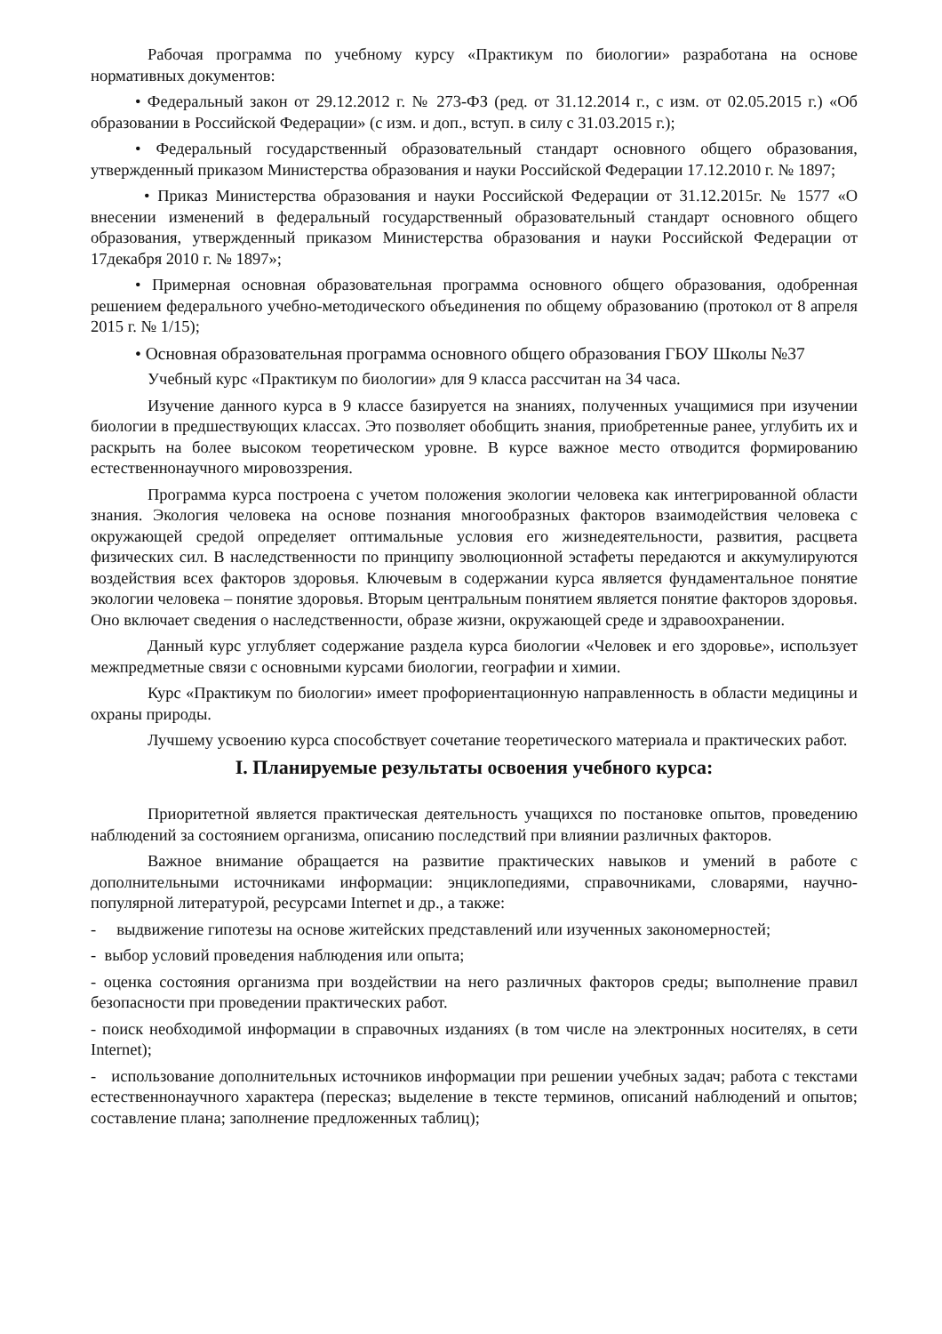Рабочая программа по учебному курсу «Практикум по биологии» разработана на основе нормативных документов:
• Федеральный закон от 29.12.2012 г. № 273-ФЗ (ред. от 31.12.2014 г., с изм. от 02.05.2015 г.) «Об образовании в Российской Федерации» (с изм. и доп., вступ. в силу с 31.03.2015 г.);
• Федеральный государственный образовательный стандарт основного общего образования, утвержденный приказом Министерства образования и науки Российской Федерации 17.12.2010 г. № 1897;
• Приказ Министерства образования и науки Российской Федерации от 31.12.2015г. № 1577 «О внесении изменений в федеральный государственный образовательный стандарт основного общего образования, утвержденный приказом Министерства образования и науки Российской Федерации от 17декабря 2010 г. № 1897»;
• Примерная основная образовательная программа основного общего образования, одобренная решением федерального учебно-методического объединения по общему образованию (протокол от 8 апреля 2015 г. № 1/15);
• Основная образовательная программа основного общего образования ГБОУ Школы №37
Учебный курс «Практикум по биологии» для 9 класса рассчитан на 34 часа.
Изучение данного курса в 9 классе базируется на знаниях, полученных учащимися при изучении биологии в предшествующих классах. Это позволяет обобщить знания, приобретенные ранее, углубить их и раскрыть на более высоком теоретическом уровне. В курсе важное место отводится формированию естественнонаучного мировоззрения.
Программа курса построена с учетом положения экологии человека как интегрированной области знания. Экология человека на основе познания многообразных факторов взаимодействия человека с окружающей средой определяет оптимальные условия его жизнедеятельности, развития, расцвета физических сил. В наследственности по принципу эволюционной эстафеты передаются и аккумулируются воздействия всех факторов здоровья. Ключевым в содержании курса является фундаментальное понятие экологии человека – понятие здоровья. Вторым центральным понятием является понятие факторов здоровья. Оно включает сведения о наследственности, образе жизни, окружающей среде и здравоохранении.
Данный курс углубляет содержание раздела курса биологии «Человек и его здоровье», использует межпредметные связи с основными курсами биологии, географии и химии.
Курс «Практикум по биологии» имеет профориентационную направленность в области медицины и охраны природы.
Лучшему усвоению курса способствует сочетание теоретического материала и практических работ.
I. Планируемые результаты освоения учебного курса:
Приоритетной является практическая деятельность учащихся по постановке опытов, проведению наблюдений за состоянием организма, описанию последствий при влиянии различных факторов.
Важное внимание обращается на развитие практических навыков и умений в работе с дополнительными источниками информации: энциклопедиями, справочниками, словарями, научно-популярной литературой, ресурсами Internet и др., а также:
- выдвижение гипотезы на основе житейских представлений или изученных закономерностей;
- выбор условий проведения наблюдения или опыта;
- оценка состояния организма при воздействии на него различных факторов среды; выполнение правил безопасности при проведении практических работ.
- поиск необходимой информации в справочных изданиях (в том числе на электронных носителях, в сети Internet);
- использование дополнительных источников информации при решении учебных задач; работа с текстами естественнонаучного характера (пересказ; выделение в тексте терминов, описаний наблюдений и опытов; составление плана; заполнение предложенных таблиц);